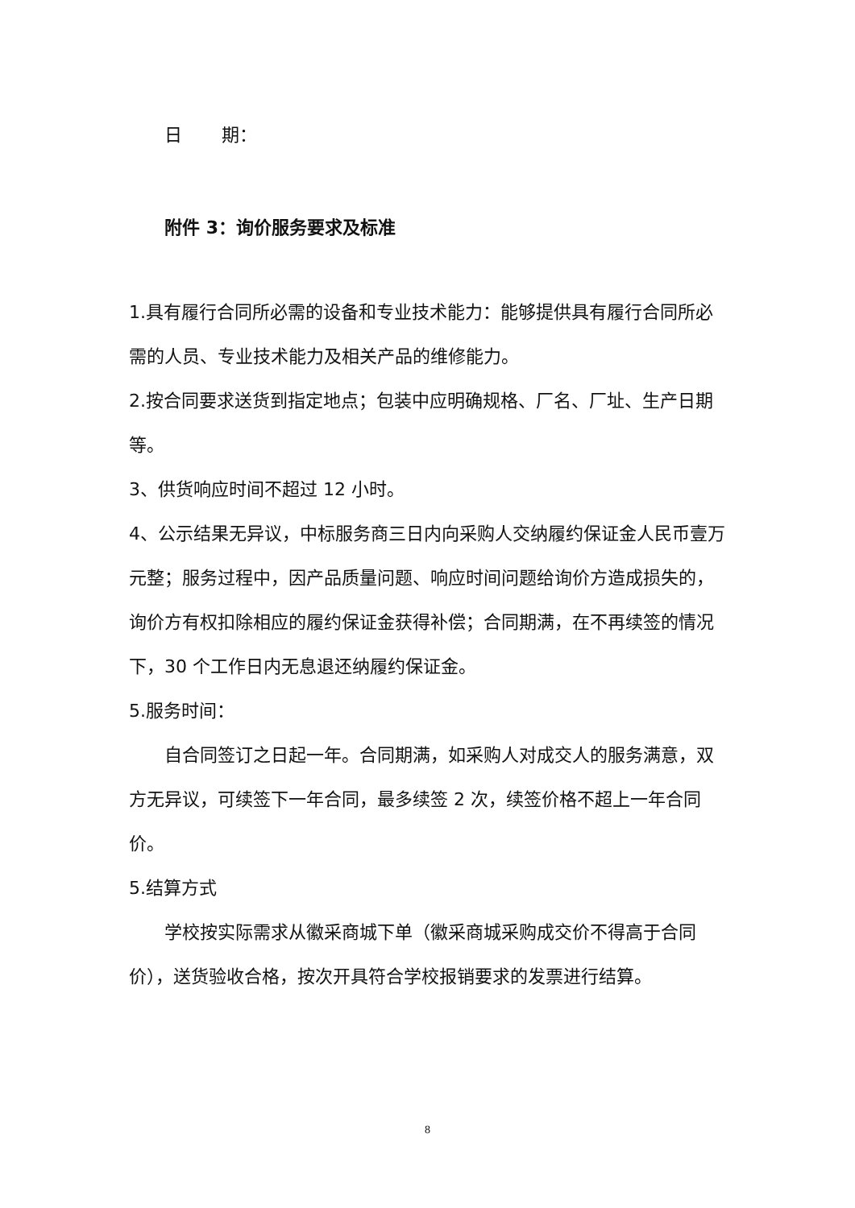日 期：
附件 3：询价服务要求及标准
1.具有履行合同所必需的设备和专业技术能力：能够提供具有履行合同所必需的人员、专业技术能力及相关产品的维修能力。
2.按合同要求送货到指定地点；包装中应明确规格、厂名、厂址、生产日期等。
3、供货响应时间不超过 12 小时。
4、公示结果无异议，中标服务商三日内向采购人交纳履约保证金人民币壹万元整；服务过程中，因产品质量问题、响应时间问题给询价方造成损失的，询价方有权扣除相应的履约保证金获得补偿；合同期满，在不再续签的情况下，30 个工作日内无息退还纳履约保证金。
5.服务时间：
自合同签订之日起一年。合同期满，如采购人对成交人的服务满意，双方无异议，可续签下一年合同，最多续签 2 次，续签价格不超上一年合同价。
5.结算方式
学校按实际需求从徽采商城下单（徽采商城采购成交价不得高于合同价），送货验收合格，按次开具符合学校报销要求的发票进行结算。
8